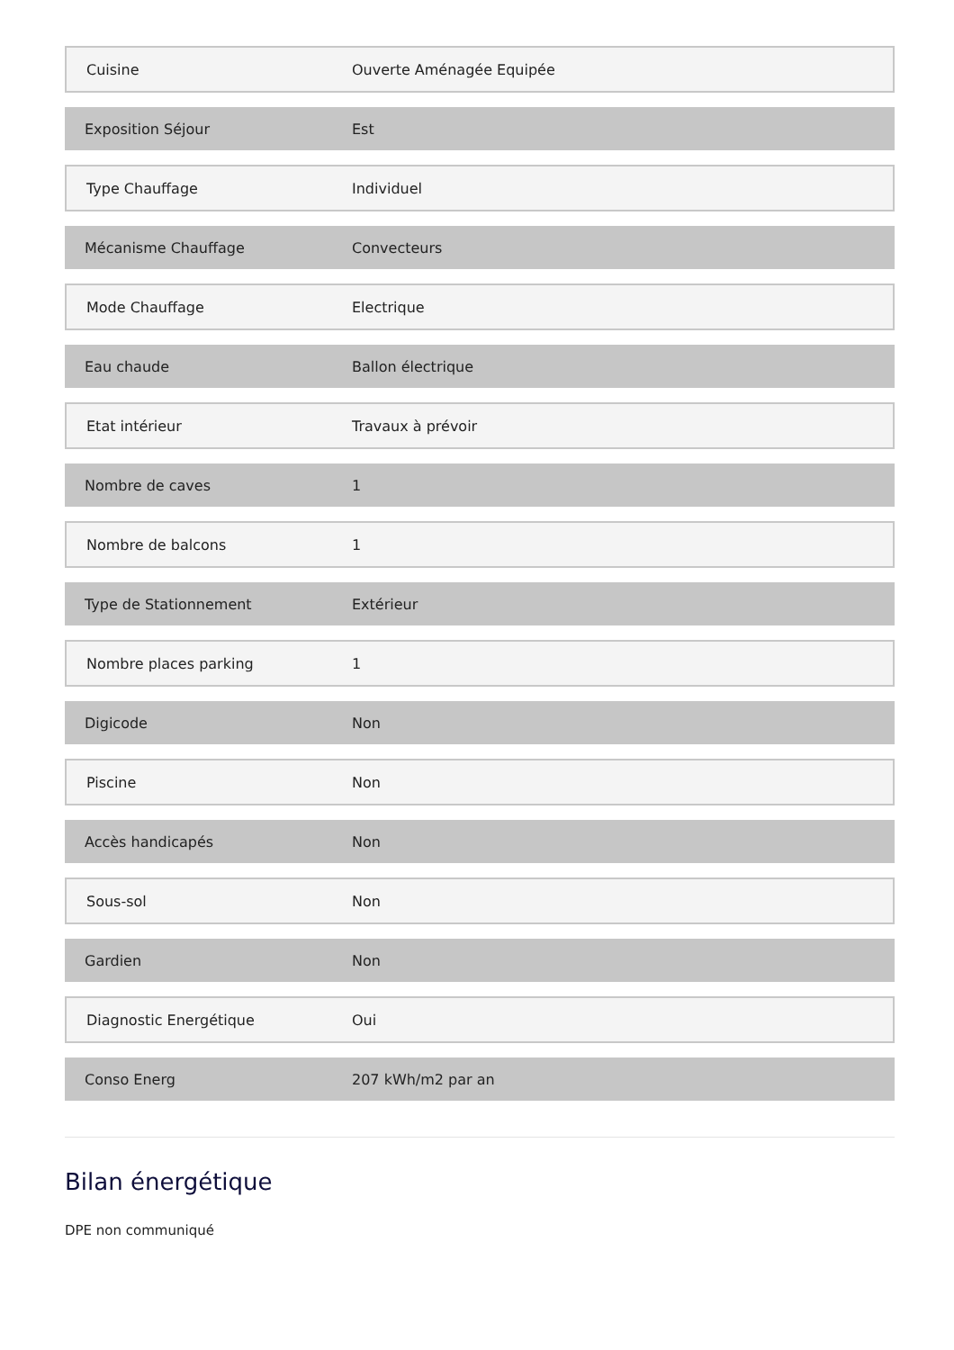| Cuisine | Ouverte Aménagée Equipée |
| Exposition Séjour | Est |
| Type Chauffage | Individuel |
| Mécanisme Chauffage | Convecteurs |
| Mode Chauffage | Electrique |
| Eau chaude | Ballon électrique |
| Etat intérieur | Travaux à prévoir |
| Nombre de caves | 1 |
| Nombre de balcons | 1 |
| Type de Stationnement | Extérieur |
| Nombre places parking | 1 |
| Digicode | Non |
| Piscine | Non |
| Accès handicapés | Non |
| Sous-sol | Non |
| Gardien | Non |
| Diagnostic Energétique | Oui |
| Conso Energ | 207 kWh/m2 par an |
Bilan énergétique
DPE non communiqué